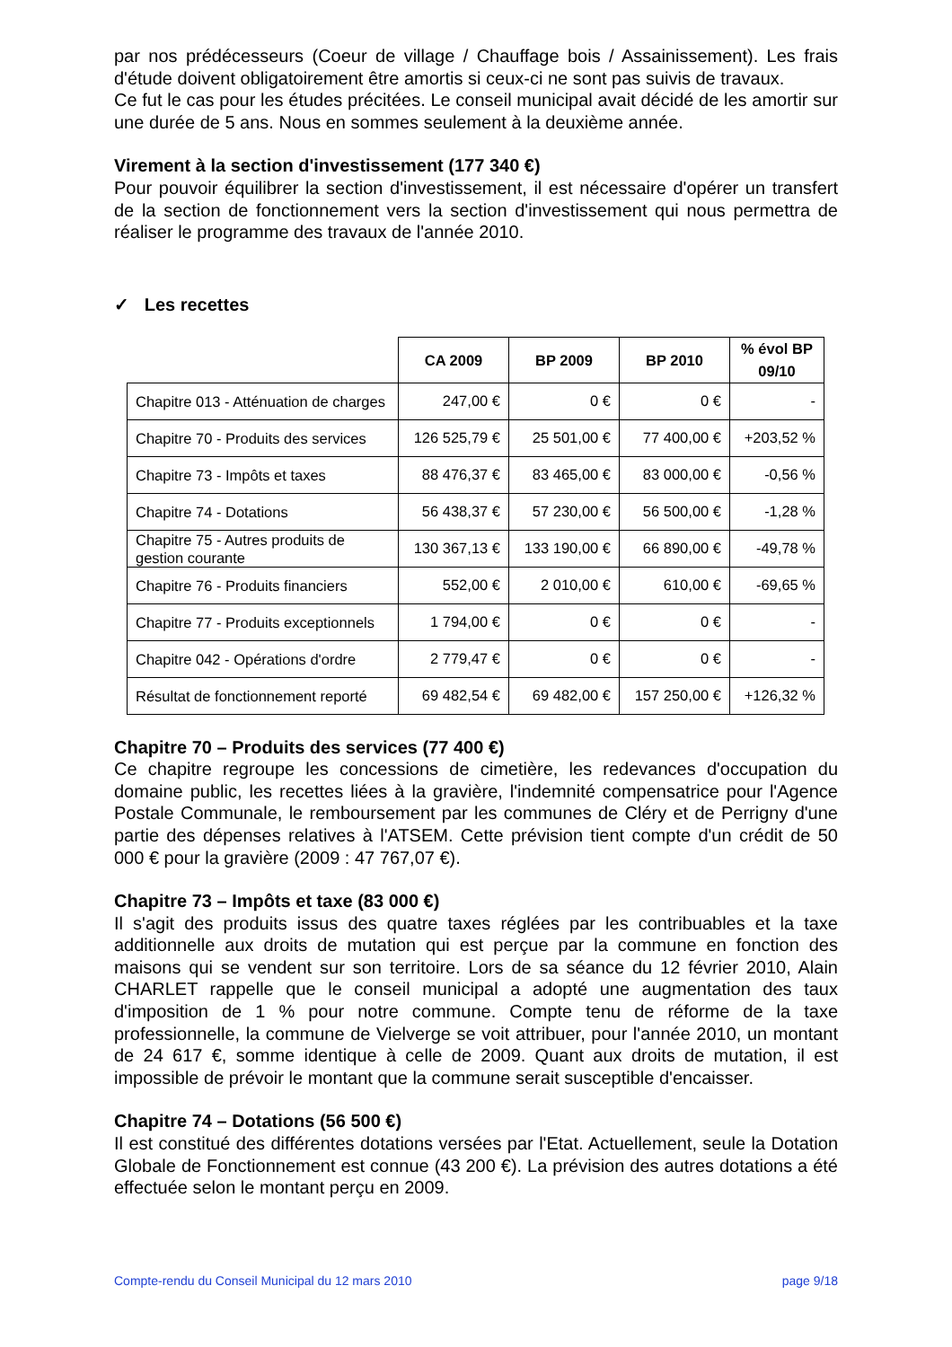par nos prédécesseurs (Coeur de village / Chauffage bois / Assainissement). Les frais d'étude doivent obligatoirement être amortis si ceux-ci ne sont pas suivis de travaux.
Ce fut le cas pour les études précitées. Le conseil municipal avait décidé de les amortir sur une durée de 5 ans. Nous en sommes seulement à la deuxième année.
Virement à la section d'investissement (177 340 €)
Pour pouvoir équilibrer la section d'investissement, il est nécessaire d'opérer un transfert de la section de fonctionnement vers la section d'investissement qui nous permettra de réaliser le programme des travaux de l'année 2010.
✓ Les recettes
| | CA 2009 | BP 2009 | BP 2010 | % évol BP 09/10 |
| Chapitre 013 - Atténuation de charges | 247,00 € | 0 € | 0 € | - |
| Chapitre 70 - Produits des services | 126 525,79 € | 25 501,00 € | 77 400,00 € | +203,52 % |
| Chapitre 73 - Impôts et taxes | 88 476,37 € | 83 465,00 € | 83 000,00 € | -0,56 % |
| Chapitre 74 - Dotations | 56 438,37 € | 57 230,00 € | 56 500,00 € | -1,28 % |
| Chapitre 75 - Autres produits de gestion courante | 130 367,13 € | 133 190,00 € | 66 890,00 € | -49,78 % |
| Chapitre 76 - Produits financiers | 552,00 € | 2 010,00 € | 610,00 € | -69,65 % |
| Chapitre 77 - Produits exceptionnels | 1 794,00 € | 0 € | 0 € | - |
| Chapitre 042 - Opérations d'ordre | 2 779,47 € | 0 € | 0 € | - |
| Résultat de fonctionnement reporté | 69 482,54 € | 69 482,00 € | 157 250,00 € | +126,32 % |
Chapitre 70 – Produits des services (77 400 €)
Ce chapitre regroupe les concessions de cimetière, les redevances d'occupation du domaine public, les recettes liées à la gravière, l'indemnité compensatrice pour l'Agence Postale Communale, le remboursement par les communes de Cléry et de Perrigny d'une partie des dépenses relatives à l'ATSEM. Cette prévision tient compte d'un crédit de 50 000 € pour la gravière (2009 : 47 767,07 €).
Chapitre 73 – Impôts et taxe (83 000 €)
Il s'agit des produits issus des quatre taxes réglées par les contribuables et la taxe additionnelle aux droits de mutation qui est perçue par la commune en fonction des maisons qui se vendent sur son territoire. Lors de sa séance du 12 février 2010, Alain CHARLET rappelle que le conseil municipal a adopté une augmentation des taux d'imposition de 1 % pour notre commune. Compte tenu de réforme de la taxe professionnelle, la commune de Vielverge se voit attribuer, pour l'année 2010, un montant de 24 617 €, somme identique à celle de 2009. Quant aux droits de mutation, il est impossible de prévoir le montant que la commune serait susceptible d'encaisser.
Chapitre 74 – Dotations (56 500 €)
Il est constitué des différentes dotations versées par l'Etat. Actuellement, seule la Dotation Globale de Fonctionnement est connue (43 200 €). La prévision des autres dotations a été effectuée selon le montant perçu en 2009.
Compte-rendu du Conseil Municipal du 12 mars 2010 page 9/18